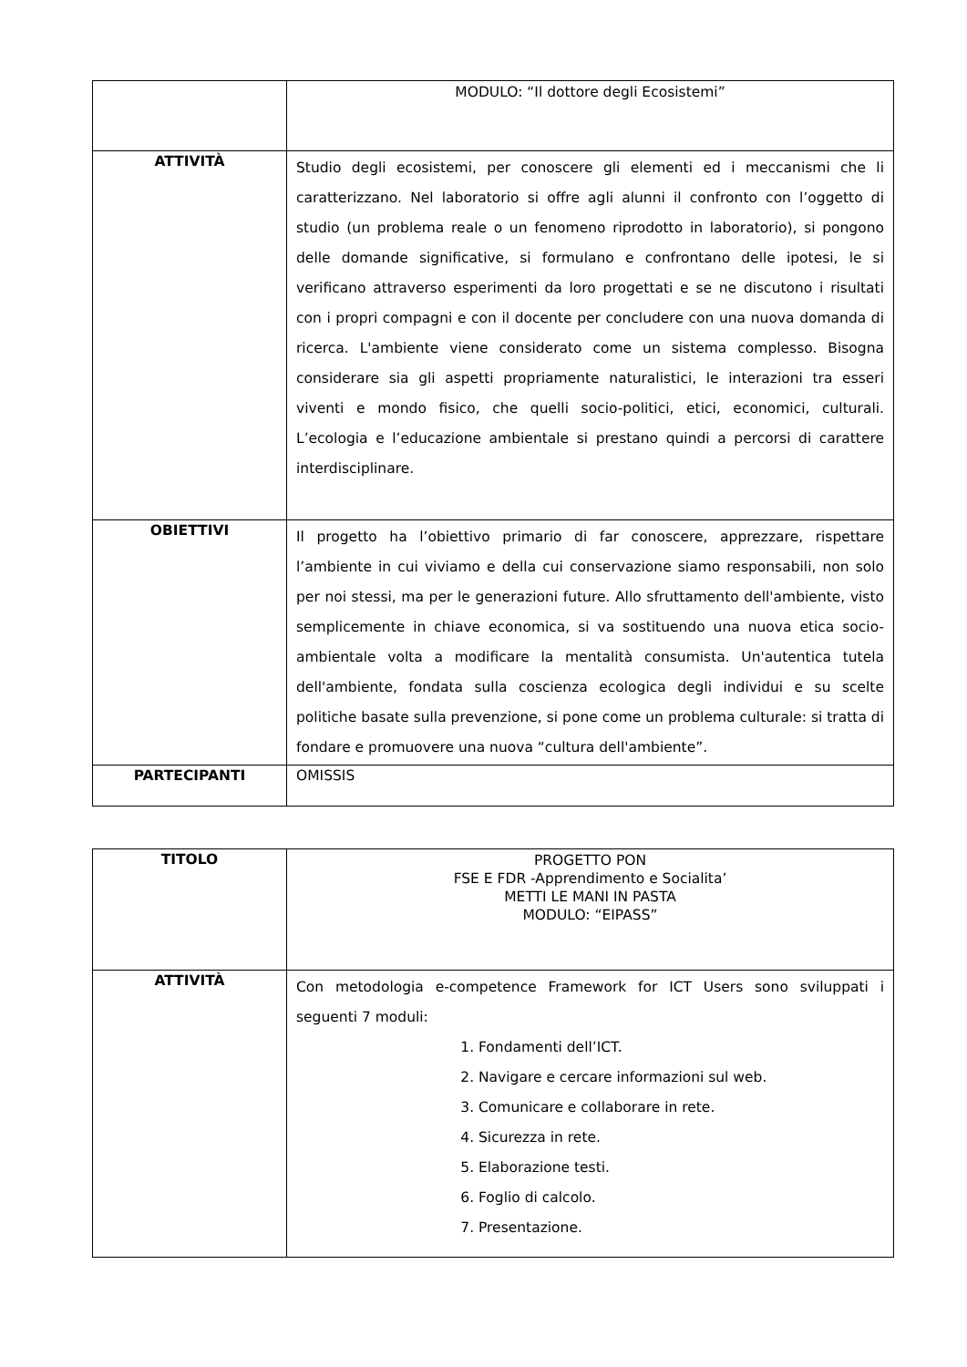| | MODULO: “Il dottore degli Ecosistemi” |
| ATTIVITÀ | Studio degli ecosistemi, per conoscere gli elementi ed i meccanismi che li caratterizzano. Nel laboratorio si offre agli alunni il confronto con l’oggetto di studio (un problema reale o un fenomeno riprodotto in laboratorio), si pongono delle domande significative, si formulano e confrontano delle ipotesi, le si verificano attraverso esperimenti da loro progettati e se ne discutono i risultati con i propri compagni e con il docente per concludere con una nuova domanda di ricerca. L'ambiente viene considerato come un sistema complesso. Bisogna considerare sia gli aspetti propriamente naturalistici, le interazioni tra esseri viventi e mondo fisico, che quelli socio-politici, etici, economici, culturali. L’ecologia e l’educazione ambientale si prestano quindi a percorsi di carattere interdisciplinare. |
| OBIETTIVI | Il progetto ha l’obiettivo primario di far conoscere, apprezzare, rispettare l’ambiente in cui viviamo e della cui conservazione siamo responsabili, non solo per noi stessi, ma per le generazioni future. Allo sfruttamento dell'ambiente, visto semplicemente in chiave economica, si va sostituendo una nuova etica socio-ambientale volta a modificare la mentalità consumista. Un'autentica tutela dell'ambiente, fondata sulla coscienza ecologica degli individui e su scelte politiche basate sulla prevenzione, si pone come un problema culturale: si tratta di fondare e promuovere una nuova “cultura dell'ambiente”. |
| PARTECIPANTI | OMISSIS |
| TITOLO | PROGETTO PON FSE E FDR -Apprendimento e Socialita’ METTI LE MANI IN PASTA MODULO: “EIPASS” |
| ATTIVITÀ | Con metodologia e-competence Framework for ICT Users sono sviluppati i seguenti 7 moduli: 1. Fondamenti dell’ICT. 2. Navigare e cercare informazioni sul web. 3. Comunicare e collaborare in rete. 4. Sicurezza in rete. 5. Elaborazione testi. 6. Foglio di calcolo. 7. Presentazione. |